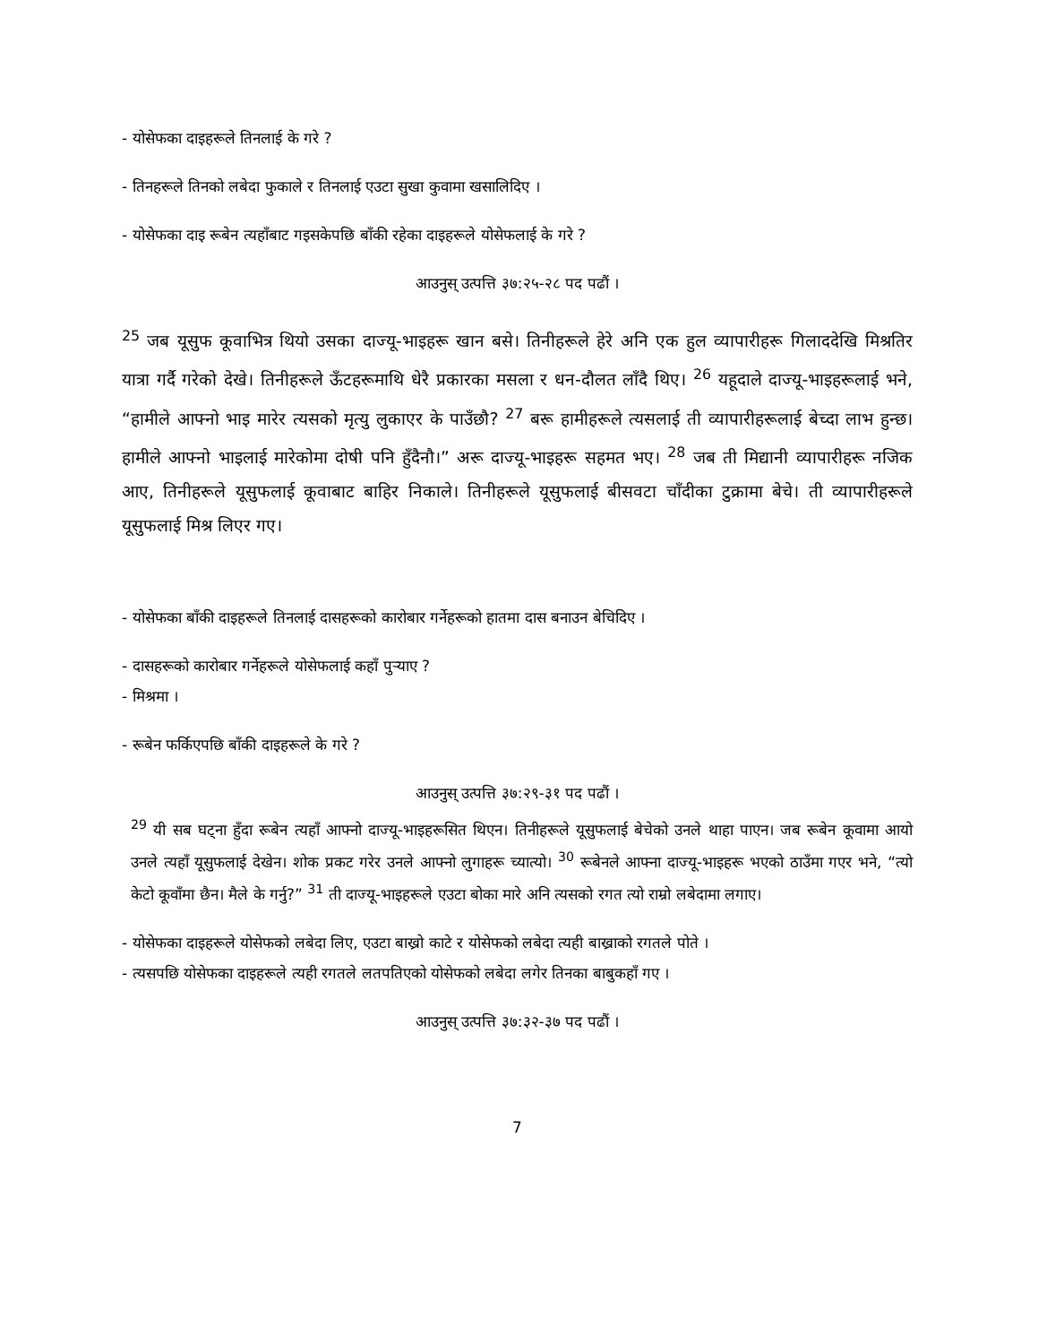- योसेफका दाइहरूले तिनलाई के गरे ?
- तिनहरूले तिनको लबेदा फुकाले र तिनलाई एउटा सुखा कुवामा खसालिदिए ।
- योसेफका दाइ रूबेन त्यहाँबाट गइसकेपछि बाँकी रहेका दाइहरूले योसेफलाई के गरे ?
आउनुस् उत्पत्ति ३७:२५-२८ पद पढौं ।
<sup>25</sup> जब यूसुफ कूवाभित्र थियो उसका दाज्यू-भाइहरू खान बसे। तिनीहरूले हेरे अनि एक हुल व्यापारीहरू गिलाददेखि मिश्रतिर यात्रा गर्दै गरेको देखे। तिनीहरूले ऊँटहरूमाथि धेरै प्रकारका मसला र धन-दौलत लाँदै थिए। <sup>26</sup> यहूदाले दाज्यू-भाइहरूलाई भने, “हामीले आफ्नो भाइ मारेर त्यसको मृत्यु लुकाएर के पाउँछौ? <sup>27</sup> बरू हामीहरूले त्यसलाई ती व्यापारीहरूलाई बेच्दा लाभ हुन्छ। हामीले आफ्नो भाइलाई मारेकोमा दोषी पनि हुँदैनौ।” अरू दाज्यू-भाइहरू सहमत भए। <sup>28</sup> जब ती मिद्यानी व्यापारीहरू नजिक आए, तिनीहरूले यूसुफलाई कूवाबाट बाहिर निकाले। तिनीहरूले यूसुफलाई बीसवटा चाँदीका टुक्रामा बेचे। ती व्यापारीहरूले यूसुफलाई मिश्र लिएर गए।
- योसेफका बाँकी दाइहरूले तिनलाई दासहरूको कारोबार गर्नेहरूको हातमा दास बनाउन बेचिदिए ।
- दासहरूको कारोबार गर्नेहरूले योसेफलाई कहाँ पुर्‍याए ?
- मिश्रमा ।
- रूबेन फर्किएपछि बाँकी दाइहरूले के गरे ?
आउनुस् उत्पत्ति ३७:२९-३१ पद पढौं ।
<sup>29</sup> यी सब घट्ना हुँदा रूबेन त्यहाँ आफ्नो दाज्यू-भाइहरूसित थिएन। तिनीहरूले यूसुफलाई बेचेको उनले थाहा पाएन। जब रूबेन कूवामा आयो उनले त्यहाँ यूसुफलाई देखेन। शोक प्रकट गरेर उनले आफ्नो लुगाहरू च्यात्यो। <sup>30</sup> रूबेनले आफ्ना दाज्यू-भाइहरू भएको ठाउँमा गएर भने, “त्यो केटो कूवाँमा छैन। मैले के गर्नु?” <sup>31</sup> ती दाज्यू-भाइहरूले एउटा बोका मारे अनि त्यसको रगत त्यो राम्रो लबेदामा लगाए।
- योसेफका दाइहरूले योसेफको लबेदा लिए, एउटा बाख्रो काटे र योसेफको लबेदा त्यही बाख्राको रगतले पोते ।
- त्यसपछि योसेफका दाइहरूले त्यही रगतले लतपतिएको योसेफको लबेदा लगेर तिनका बाबुकहाँ गए ।
आउनुस् उत्पत्ति ३७:३२-३७ पद पढौं ।
7